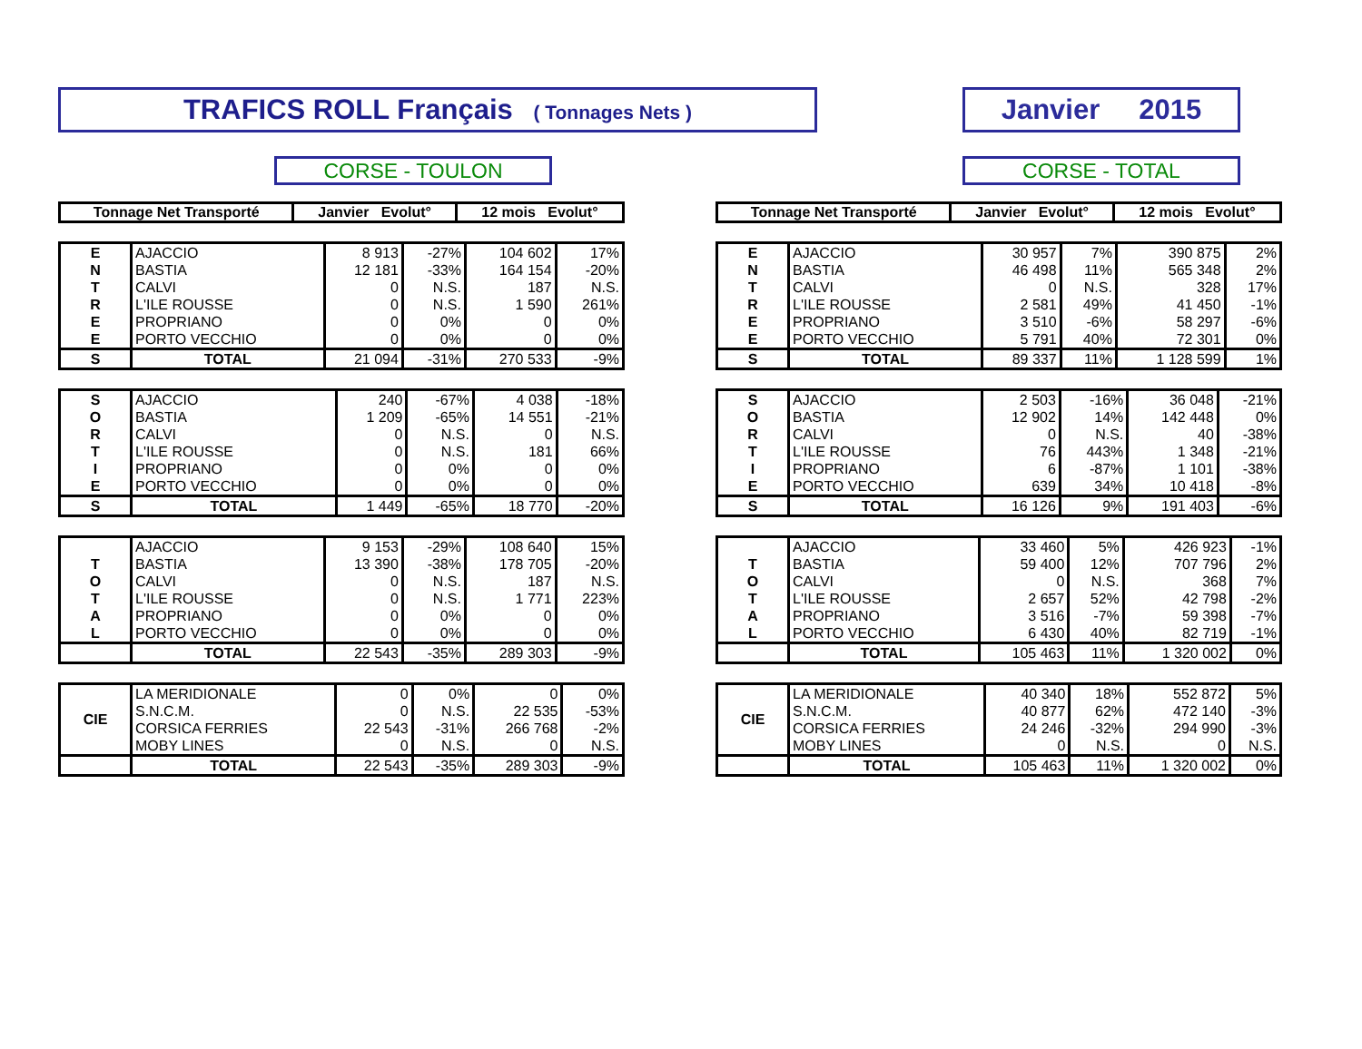TRAFICS ROLL Français ( Tonnages Nets )
Janvier 2015
CORSE - TOULON CORSE - TOTAL
| Tonnage Net Transporté | Janvier Evolut° | 12 mois Evolut° |
| --- | --- | --- |
| E | AJACCIO | 8 913 | -27% | 104 602 | 17% |
| N | BASTIA | 12 181 | -33% | 164 154 | -20% |
| T | CALVI | 0 | N.S. | 187 | N.S. |
| R | L'ILE ROUSSE | 0 | N.S. | 1 590 | 261% |
| E | PROPRIANO | 0 | 0% | 0 | 0% |
| E | PORTO VECCHIO | 0 | 0% | 0 | 0% |
| S | TOTAL | 21 094 | -31% | 270 533 | -9% |
| S | AJACCIO | 240 | -67% | 4 038 | -18% |
| O | BASTIA | 1 209 | -65% | 14 551 | -21% |
| R | CALVI | 0 | N.S. | 0 | N.S. |
| T | L'ILE ROUSSE | 0 | N.S. | 181 | 66% |
| I | PROPRIANO | 0 | 0% | 0 | 0% |
| E | PORTO VECCHIO | 0 | 0% | 0 | 0% |
| S | TOTAL | 1 449 | -65% | 18 770 | -20% |
| | AJACCIO | 9 153 | -29% | 108 640 | 15% |
| T | BASTIA | 13 390 | -38% | 178 705 | -20% |
| O | CALVI | 0 | N.S. | 187 | N.S. |
| T | L'ILE ROUSSE | 0 | N.S. | 1 771 | 223% |
| A | PROPRIANO | 0 | 0% | 0 | 0% |
| L | PORTO VECCHIO | 0 | 0% | 0 | 0% |
| | TOTAL | 22 543 | -35% | 289 303 | -9% |
| CIE | LA MERIDIONALE | 0 | 0% | 0 | 0% |
| | S.N.C.M. | 0 | N.S. | 22 535 | -53% |
| | CORSICA FERRIES | 22 543 | -31% | 266 768 | -2% |
| | MOBY LINES | 0 | N.S. | 0 | N.S. |
| | TOTAL | 22 543 | -35% | 289 303 | -9% |
| Tonnage Net Transporté | Janvier Evolut° | 12 mois Evolut° |
| --- | --- | --- |
| E | AJACCIO | 30 957 | 7% | 390 875 | 2% |
| N | BASTIA | 46 498 | 11% | 565 348 | 2% |
| T | CALVI | 0 | N.S. | 328 | 17% |
| R | L'ILE ROUSSE | 2 581 | 49% | 41 450 | -1% |
| E | PROPRIANO | 3 510 | -6% | 58 297 | -6% |
| E | PORTO VECCHIO | 5 791 | 40% | 72 301 | 0% |
| S | TOTAL | 89 337 | 11% | 1 128 599 | 1% |
| S | AJACCIO | 2 503 | -16% | 36 048 | -21% |
| O | BASTIA | 12 902 | 14% | 142 448 | 0% |
| R | CALVI | 0 | N.S. | 40 | -38% |
| T | L'ILE ROUSSE | 76 | 443% | 1 348 | -21% |
| I | PROPRIANO | 6 | -87% | 1 101 | -38% |
| E | PORTO VECCHIO | 639 | 34% | 10 418 | -8% |
| S | TOTAL | 16 126 | 9% | 191 403 | -6% |
| | AJACCIO | 33 460 | 5% | 426 923 | -1% |
| T | BASTIA | 59 400 | 12% | 707 796 | 2% |
| O | CALVI | 0 | N.S. | 368 | 7% |
| T | L'ILE ROUSSE | 2 657 | 52% | 42 798 | -2% |
| A | PROPRIANO | 3 516 | -7% | 59 398 | -7% |
| L | PORTO VECCHIO | 6 430 | 40% | 82 719 | -1% |
| | TOTAL | 105 463 | 11% | 1 320 002 | 0% |
| CIE | LA MERIDIONALE | 40 340 | 18% | 552 872 | 5% |
| | S.N.C.M. | 40 877 | 62% | 472 140 | -3% |
| | CORSICA FERRIES | 24 246 | -32% | 294 990 | -3% |
| | MOBY LINES | 0 | N.S. | 0 | N.S. |
| | TOTAL | 105 463 | 11% | 1 320 002 | 0% |